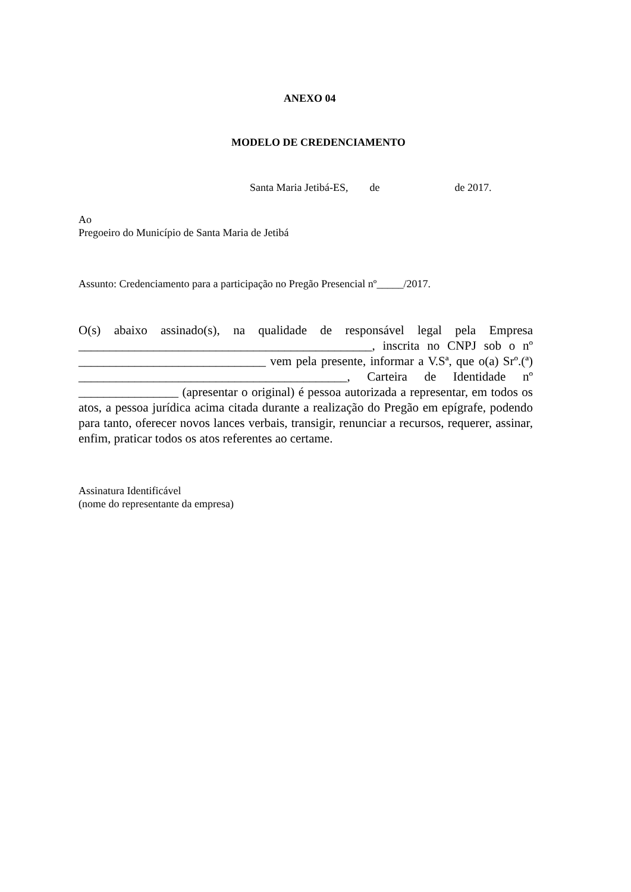ANEXO 04
MODELO DE CREDENCIAMENTO
Santa Maria Jetibá-ES, de de 2017.
Ao
Pregoeiro do Município de Santa Maria de Jetibá
Assunto: Credenciamento para a participação no Pregão Presencial nº_____/2017.
O(s) abaixo assinado(s), na qualidade de responsável legal pela Empresa _______________________________________________, inscrita no CNPJ sob o nº ______________________________ vem pela presente, informar a V.Sª, que o(a) Srº.(ª) ___________________________________________, Carteira de Identidade nº ________________ (apresentar o original) é pessoa autorizada a representar, em todos os atos, a pessoa jurídica acima citada durante a realização do Pregão em epígrafe, podendo para tanto, oferecer novos lances verbais, transigir, renunciar a recursos, requerer, assinar, enfim, praticar todos os atos referentes ao certame.
Assinatura Identificável
(nome do representante da empresa)